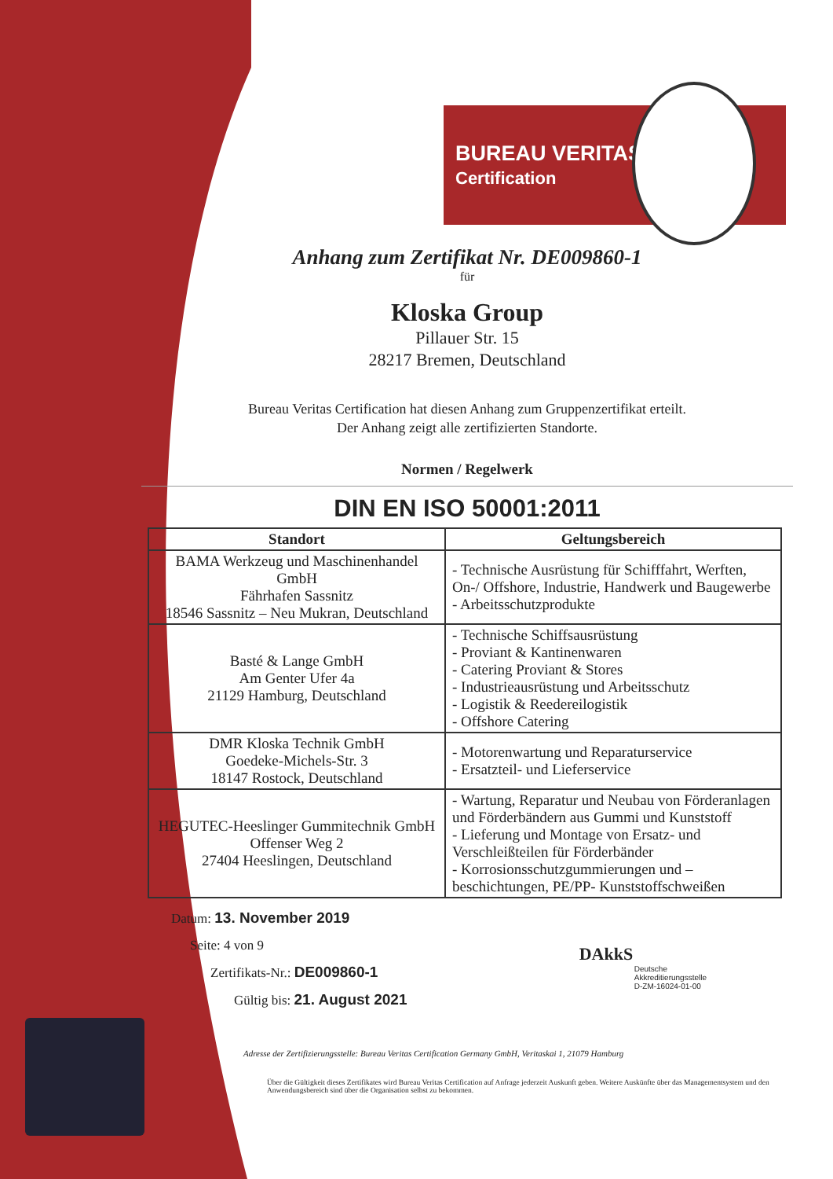BUREAU VERITAS
Certification
Anhang zum Zertifikat Nr. DE009860-1
für
Kloska Group
Pillauer Str. 15
28217 Bremen, Deutschland
Bureau Veritas Certification hat diesen Anhang zum Gruppenzertifikat erteilt.
Der Anhang zeigt alle zertifizierten Standorte.
Normen / Regelwerk
DIN EN ISO 50001:2011
| Standort | Geltungsbereich |
| --- | --- |
| BAMA Werkzeug und Maschinenhandel GmbH Fährhafen Sassnitz 18546 Sassnitz – Neu Mukran, Deutschland | - Technische Ausrüstung für Schifffahrt, Werften, On-/ Offshore, Industrie, Handwerk und Baugewerbe - Arbeitsschutzprodukte |
| Basté & Lange GmbH Am Genter Ufer 4a 21129 Hamburg, Deutschland | - Technische Schiffsausrüstung - Proviant & Kantinenwaren - Catering Proviant & Stores - Industrieausrüstung und Arbeitsschutz - Logistik & Reedereilogistik - Offshore Catering |
| DMR Kloska Technik GmbH Goedeke-Michels-Str. 3 18147 Rostock, Deutschland | - Motorenwartung und Reparaturservice - Ersatzteil- und Lieferservice |
| HEGUTEC-Heeslinger Gummitechnik GmbH Offenser Weg 2 27404 Heeslingen, Deutschland | - Wartung, Reparatur und Neubau von Förderanlagen und Förderbändern aus Gummi und Kunststoff - Lieferung und Montage von Ersatz- und Verschleißteilen für Förderbänder - Korrosionsschutzgummierungen und –beschichtungen, PE/PP- Kunststoffschweißen |
Datum: 13. November 2019
Seite: 4 von 9
Zertifikats-Nr.: DE009860-1
Gültig bis: 21. August 2021
DAkkS
Deutsche
Akkreditierungsstelle
D-ZM-16024-01-00
Adresse der Zertifizierungsstelle: Bureau Veritas Certification Germany GmbH, Veritaskai 1, 21079 Hamburg
Über die Gültigkeit dieses Zertifikates wird Bureau Veritas Certification auf Anfrage jederzeit Auskunft geben. Weitere Auskünfte über das Managementsystem und den Anwendungsbereich sind über die Organisation selbst zu bekommen.